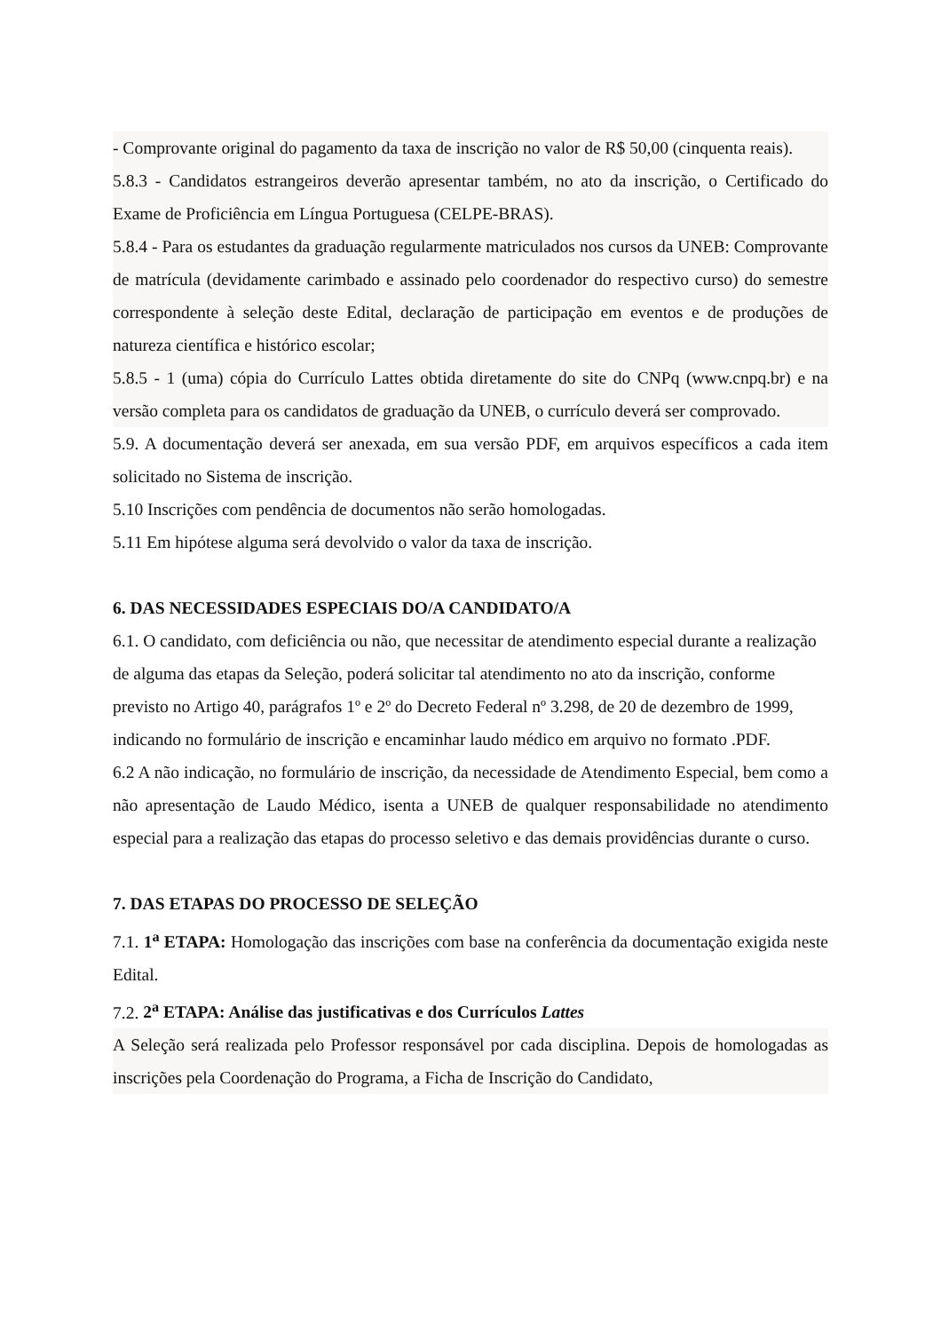- Comprovante original do pagamento da taxa de inscrição no valor de R$ 50,00 (cinquenta reais).
5.8.3 - Candidatos estrangeiros deverão apresentar também, no ato da inscrição, o Certificado do Exame de Proficiência em Língua Portuguesa (CELPE-BRAS).
5.8.4 - Para os estudantes da graduação regularmente matriculados nos cursos da UNEB: Comprovante de matrícula (devidamente carimbado e assinado pelo coordenador do respectivo curso) do semestre correspondente à seleção deste Edital, declaração de participação em eventos e de produções de natureza científica e histórico escolar;
5.8.5 - 1 (uma) cópia do Currículo Lattes obtida diretamente do site do CNPq (www.cnpq.br) e na versão completa para os candidatos de graduação da UNEB, o currículo deverá ser comprovado.
5.9. A documentação deverá ser anexada, em sua versão PDF, em arquivos específicos a cada item solicitado no Sistema de inscrição.
5.10 Inscrições com pendência de documentos não serão homologadas.
5.11 Em hipótese alguma será devolvido o valor da taxa de inscrição.
6. DAS NECESSIDADES ESPECIAIS DO/A CANDIDATO/A
6.1. O candidato, com deficiência ou não, que necessitar de atendimento especial durante a realização de alguma das etapas da Seleção, poderá solicitar tal atendimento no ato da inscrição, conforme previsto no Artigo 40, parágrafos 1º e 2º do Decreto Federal nº 3.298, de 20 de dezembro de 1999, indicando no formulário de inscrição e encaminhar laudo médico em arquivo no formato .PDF.
6.2 A não indicação, no formulário de inscrição, da necessidade de Atendimento Especial, bem como a não apresentação de Laudo Médico, isenta a UNEB de qualquer responsabilidade no atendimento especial para a realização das etapas do processo seletivo e das demais providências durante o curso.
7. DAS ETAPAS DO PROCESSO DE SELEÇÃO
7.1. 1<sup>a</sup> ETAPA: Homologação das inscrições com base na conferência da documentação exigida neste Edital.
7.2. 2<sup>a</sup> ETAPA: Análise das justificativas e dos Currículos Lattes
A Seleção será realizada pelo Professor responsável por cada disciplina. Depois de homologadas as inscrições pela Coordenação do Programa, a Ficha de Inscrição do Candidato,